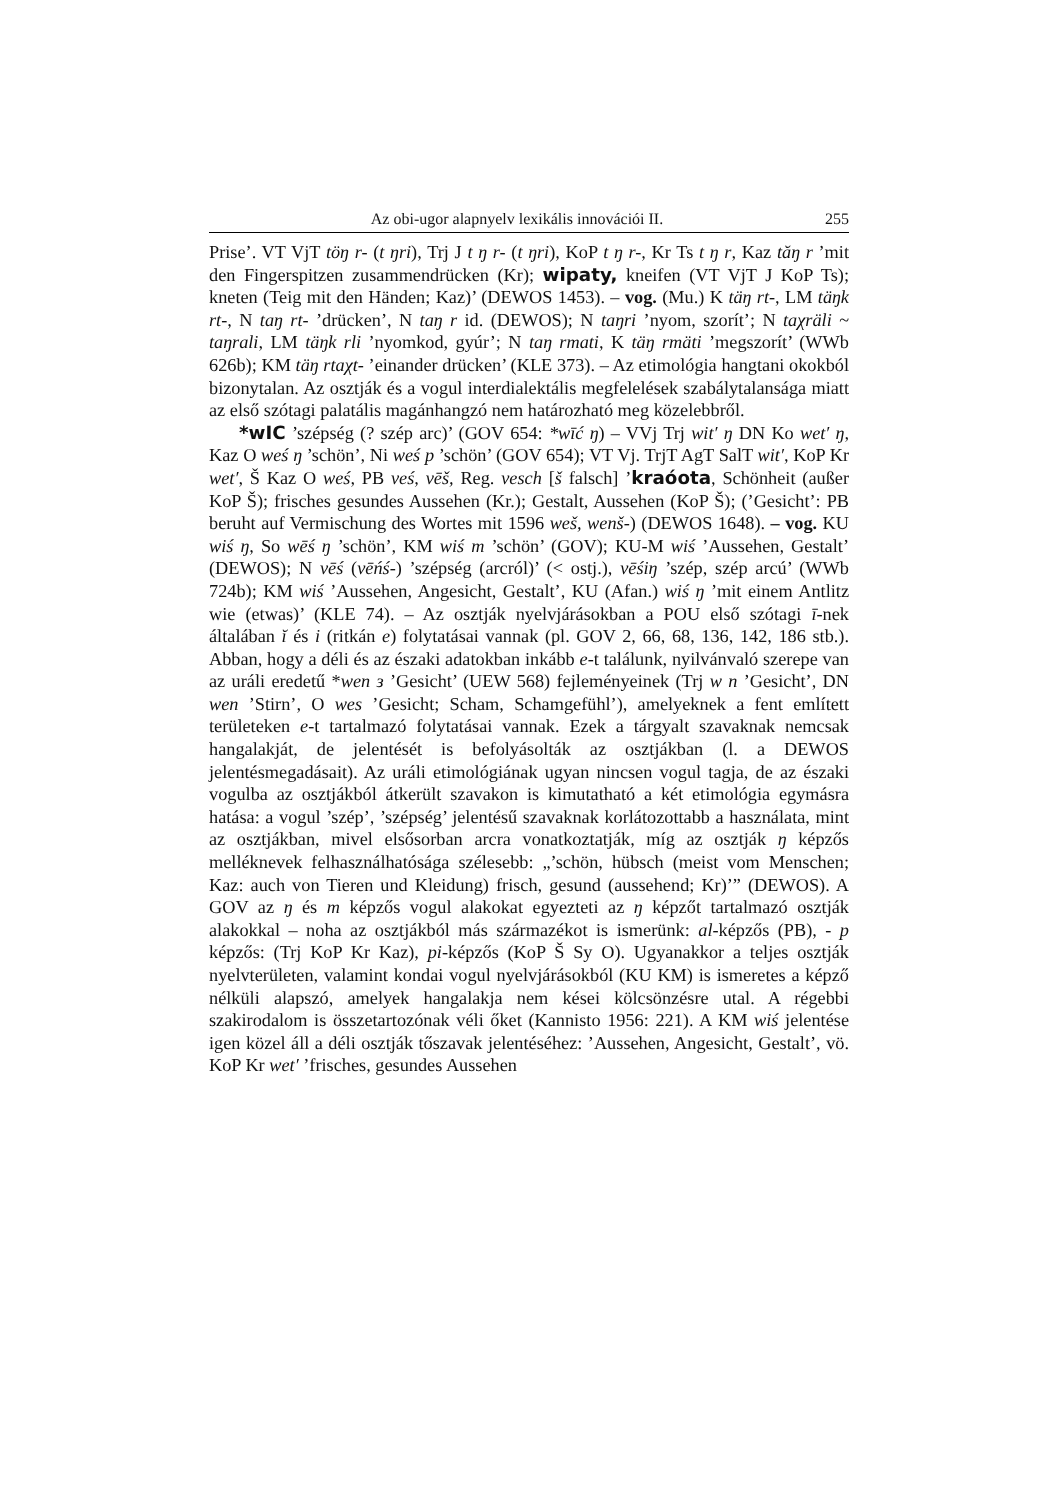Az obi-ugor alapnyelv lexikális innovációi II. 255
Prise’. VT VjT töŋ r- (t ŋri), Trj J t ŋ r- (t ŋri), KoP t ŋ r-, Kr Ts t ŋ r, Kaz tăŋ r ’mit den Fingerspitzen zusammendrücken (Kr); wipaty, kneifen (VT VjT J KoP Ts); kneten (Teig mit den Händen; Kaz)’ (DEWOS 1453). – vog. (Mu.) K täŋ rt-, LM täŋk rt-, N taŋ rt- ’drücken’, N taŋ r id. (DEWOS); N taŋri ’nyom, szorít’; N taχräli ~ taŋrali, LM täŋk rli ’nyomkod, gyúr’; N taŋ rmati, K täŋ rmäti ’megszorít’ (WWb 626b); KM täŋ rtaχt- ’einander drücken’ (KLE 373). – Az etimológia hangtani okokból bizonytalan. Az osztják és a vogul interdialektális megfelelések szabálytalansága miatt az első szótagi palatális magánhangzó nem határozható meg közelebbről.
*wIC ’szépség (? szép arc)’ (GOV 654: *wīć ŋ) – VVj Trj wit′ ŋ DN Ko wet′ ŋ, Kaz O weś ŋ ’schön’, Ni weś p ’schön’ (GOV 654); VT Vj. TrjT AgT SalT wit′, KoP Kr wet′, Š Kaz O weś, PB veś, vēš, Reg. vesch [š falsch] ’kraóota, Schönheit (außer KoP Š); frisches gesundes Aussehen (Kr.); Gestalt, Aussehen (KoP Š); (’Gesicht’: PB beruht auf Vermischung des Wortes mit 1596 weš, wenš-) (DEWOS 1648). – vog. KU wiś ŋ, So wēś ŋ ’schön’, KM wiś m ’schön’ (GOV); KU-M wiś ’Aussehen, Gestalt’ (DEWOS); N vēś (vēńś-) ’szépség (arcról)’ (< ostj.), vēśiŋ ’szép, szép arcú’ (WWb 724b); KM wiś ’Aussehen, Angesicht, Gestalt’, KU (Afan.) wiś ŋ ’mit einem Antlitz wie (etwas)’ (KLE 74). – Az osztják nyelvjárásokban a POU első szótagi ī-nek általában ĭ és i (ritkán e) folytatásai vannak (pl. GOV 2, 66, 68, 136, 142, 186 stb.). Abban, hogy a déli és az északi adatokban inkább e-t találunk, nyilvánvaló szerepe van az uráli eredetű *wen з ’Gesicht’ (UEW 568) fejleményeinek (Trj w n ’Gesicht’, DN wen ’Stirn’, O wes ’Gesicht; Scham, Schamgefühl’), amelyeknek a fent említett területeken e-t tartalmazó folytatásai vannak. Ezek a tárgyalt szavaknak nemcsak hangalakját, de jelentését is befolyásolták az osztjákban (l. a DEWOS jelentésmegadásait). Az uráli etimológiának ugyan nincsen vogul tagja, de az északi vogulba az osztjákból átkerült szavakon is kimutatható a két etimológia egymásra hatása: a vogul ’szép’, ’szépség’ jelentésű szavaknak korlátozottabb a használata, mint az osztjákban, mivel elsősorban arcra vonatkoztatják, míg az osztják ŋ képzős melléknevek felhasználhatósága szélesebb: „’schön, hübsch (meist vom Menschen; Kaz: auch von Tieren und Kleidung) frisch, gesund (aussehend; Kr)’” (DEWOS). A GOV az ŋ és m képzős vogul alakokat egyezteti az ŋ képzőt tartalmazó osztják alakokkal – noha az osztjákból más származékot is ismerünk: al-képzős (PB), - p képzős: (Trj KoP Kr Kaz), pi-képzős (KoP Š Sy O). Ugyanakkor a teljes osztják nyelvterületen, valamint kondai vogul nyelvjárásokból (KU KM) is ismeretes a képző nélküli alapszó, amelyek hangalakja nem kései kölcsönzésre utal. A régebbi szakirodalom is összetartozónak véli őket (Kannisto 1956: 221). A KM wiś jelentése igen közel áll a déli osztják tőszavak jelentéséhez: ’Aussehen, Angesicht, Gestalt’, vö. KoP Kr wet′ ’frisches, gesundes Aussehen